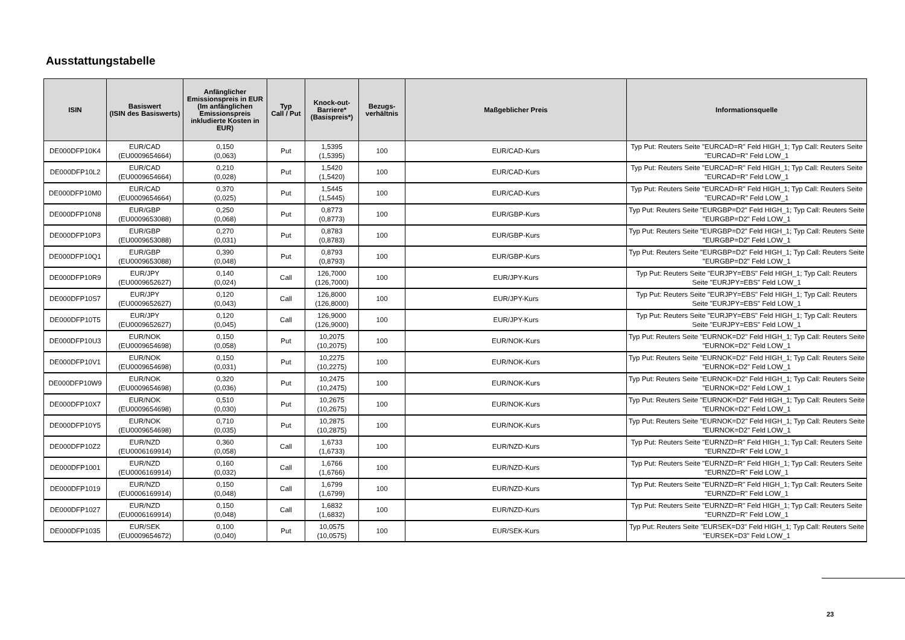Ausstattungstabelle
| ISIN | Basiswert (ISIN des Basiswerts) | Anfänglicher Emissionspreis in EUR (Im anfänglichen Emissionspreis inkludierte Kosten in EUR) | Typ Call / Put | Knock-out-Barriere* (Basispreis*) | Bezugs-verhältnis | Maßgeblicher Preis | Informationsquelle |
| --- | --- | --- | --- | --- | --- | --- | --- |
| DE000DFP10K4 | EUR/CAD (EU0009654664) | 0,150 (0,063) | Put | 1,5395 (1,5395) | 100 | EUR/CAD-Kurs | Typ Put: Reuters Seite "EURCAD=R" Feld HIGH_1; Typ Call: Reuters Seite "EURCAD=R" Feld LOW_1 |
| DE000DFP10L2 | EUR/CAD (EU0009654664) | 0,210 (0,028) | Put | 1,5420 (1,5420) | 100 | EUR/CAD-Kurs | Typ Put: Reuters Seite "EURCAD=R" Feld HIGH_1; Typ Call: Reuters Seite "EURCAD=R" Feld LOW_1 |
| DE000DFP10M0 | EUR/CAD (EU0009654664) | 0,370 (0,025) | Put | 1,5445 (1,5445) | 100 | EUR/CAD-Kurs | Typ Put: Reuters Seite "EURCAD=R" Feld HIGH_1; Typ Call: Reuters Seite "EURCAD=R" Feld LOW_1 |
| DE000DFP10N8 | EUR/GBP (EU0009653088) | 0,250 (0,068) | Put | 0,8773 (0,8773) | 100 | EUR/GBP-Kurs | Typ Put: Reuters Seite "EURGBP=D2" Feld HIGH_1; Typ Call: Reuters Seite "EURGBP=D2" Feld LOW_1 |
| DE000DFP10P3 | EUR/GBP (EU0009653088) | 0,270 (0,031) | Put | 0,8783 (0,8783) | 100 | EUR/GBP-Kurs | Typ Put: Reuters Seite "EURGBP=D2" Feld HIGH_1; Typ Call: Reuters Seite "EURGBP=D2" Feld LOW_1 |
| DE000DFP10Q1 | EUR/GBP (EU0009653088) | 0,390 (0,048) | Put | 0,8793 (0,8793) | 100 | EUR/GBP-Kurs | Typ Put: Reuters Seite "EURGBP=D2" Feld HIGH_1; Typ Call: Reuters Seite "EURGBP=D2" Feld LOW_1 |
| DE000DFP10R9 | EUR/JPY (EU0009652627) | 0,140 (0,024) | Call | 126,7000 (126,7000) | 100 | EUR/JPY-Kurs | Typ Put: Reuters Seite "EURJPY=EBS" Feld HIGH_1; Typ Call: Reuters Seite "EURJPY=EBS" Feld LOW_1 |
| DE000DFP10S7 | EUR/JPY (EU0009652627) | 0,120 (0,043) | Call | 126,8000 (126,8000) | 100 | EUR/JPY-Kurs | Typ Put: Reuters Seite "EURJPY=EBS" Feld HIGH_1; Typ Call: Reuters Seite "EURJPY=EBS" Feld LOW_1 |
| DE000DFP10T5 | EUR/JPY (EU0009652627) | 0,120 (0,045) | Call | 126,9000 (126,9000) | 100 | EUR/JPY-Kurs | Typ Put: Reuters Seite "EURJPY=EBS" Feld HIGH_1; Typ Call: Reuters Seite "EURJPY=EBS" Feld LOW_1 |
| DE000DFP10U3 | EUR/NOK (EU0009654698) | 0,150 (0,058) | Put | 10,2075 (10,2075) | 100 | EUR/NOK-Kurs | Typ Put: Reuters Seite "EURNOK=D2" Feld HIGH_1; Typ Call: Reuters Seite "EURNOK=D2" Feld LOW_1 |
| DE000DFP10V1 | EUR/NOK (EU0009654698) | 0,150 (0,031) | Put | 10,2275 (10,2275) | 100 | EUR/NOK-Kurs | Typ Put: Reuters Seite "EURNOK=D2" Feld HIGH_1; Typ Call: Reuters Seite "EURNOK=D2" Feld LOW_1 |
| DE000DFP10W9 | EUR/NOK (EU0009654698) | 0,320 (0,036) | Put | 10,2475 (10,2475) | 100 | EUR/NOK-Kurs | Typ Put: Reuters Seite "EURNOK=D2" Feld HIGH_1; Typ Call: Reuters Seite "EURNOK=D2" Feld LOW_1 |
| DE000DFP10X7 | EUR/NOK (EU0009654698) | 0,510 (0,030) | Put | 10,2675 (10,2675) | 100 | EUR/NOK-Kurs | Typ Put: Reuters Seite "EURNOK=D2" Feld HIGH_1; Typ Call: Reuters Seite "EURNOK=D2" Feld LOW_1 |
| DE000DFP10Y5 | EUR/NOK (EU0009654698) | 0,710 (0,035) | Put | 10,2875 (10,2875) | 100 | EUR/NOK-Kurs | Typ Put: Reuters Seite "EURNOK=D2" Feld HIGH_1; Typ Call: Reuters Seite "EURNOK=D2" Feld LOW_1 |
| DE000DFP10Z2 | EUR/NZD (EU0006169914) | 0,360 (0,058) | Call | 1,6733 (1,6733) | 100 | EUR/NZD-Kurs | Typ Put: Reuters Seite "EURNZD=R" Feld HIGH_1; Typ Call: Reuters Seite "EURNZD=R" Feld LOW_1 |
| DE000DFP1001 | EUR/NZD (EU0006169914) | 0,160 (0,032) | Call | 1,6766 (1,6766) | 100 | EUR/NZD-Kurs | Typ Put: Reuters Seite "EURNZD=R" Feld HIGH_1; Typ Call: Reuters Seite "EURNZD=R" Feld LOW_1 |
| DE000DFP1019 | EUR/NZD (EU0006169914) | 0,150 (0,048) | Call | 1,6799 (1,6799) | 100 | EUR/NZD-Kurs | Typ Put: Reuters Seite "EURNZD=R" Feld HIGH_1; Typ Call: Reuters Seite "EURNZD=R" Feld LOW_1 |
| DE000DFP1027 | EUR/NZD (EU0006169914) | 0,150 (0,048) | Call | 1,6832 (1,6832) | 100 | EUR/NZD-Kurs | Typ Put: Reuters Seite "EURNZD=R" Feld HIGH_1; Typ Call: Reuters Seite "EURNZD=R" Feld LOW_1 |
| DE000DFP1035 | EUR/SEK (EU0009654672) | 0,100 (0,040) | Put | 10,0575 (10,0575) | 100 | EUR/SEK-Kurs | Typ Put: Reuters Seite "EURSEK=D3" Feld HIGH_1; Typ Call: Reuters Seite "EURSEK=D3" Feld LOW_1 |
23